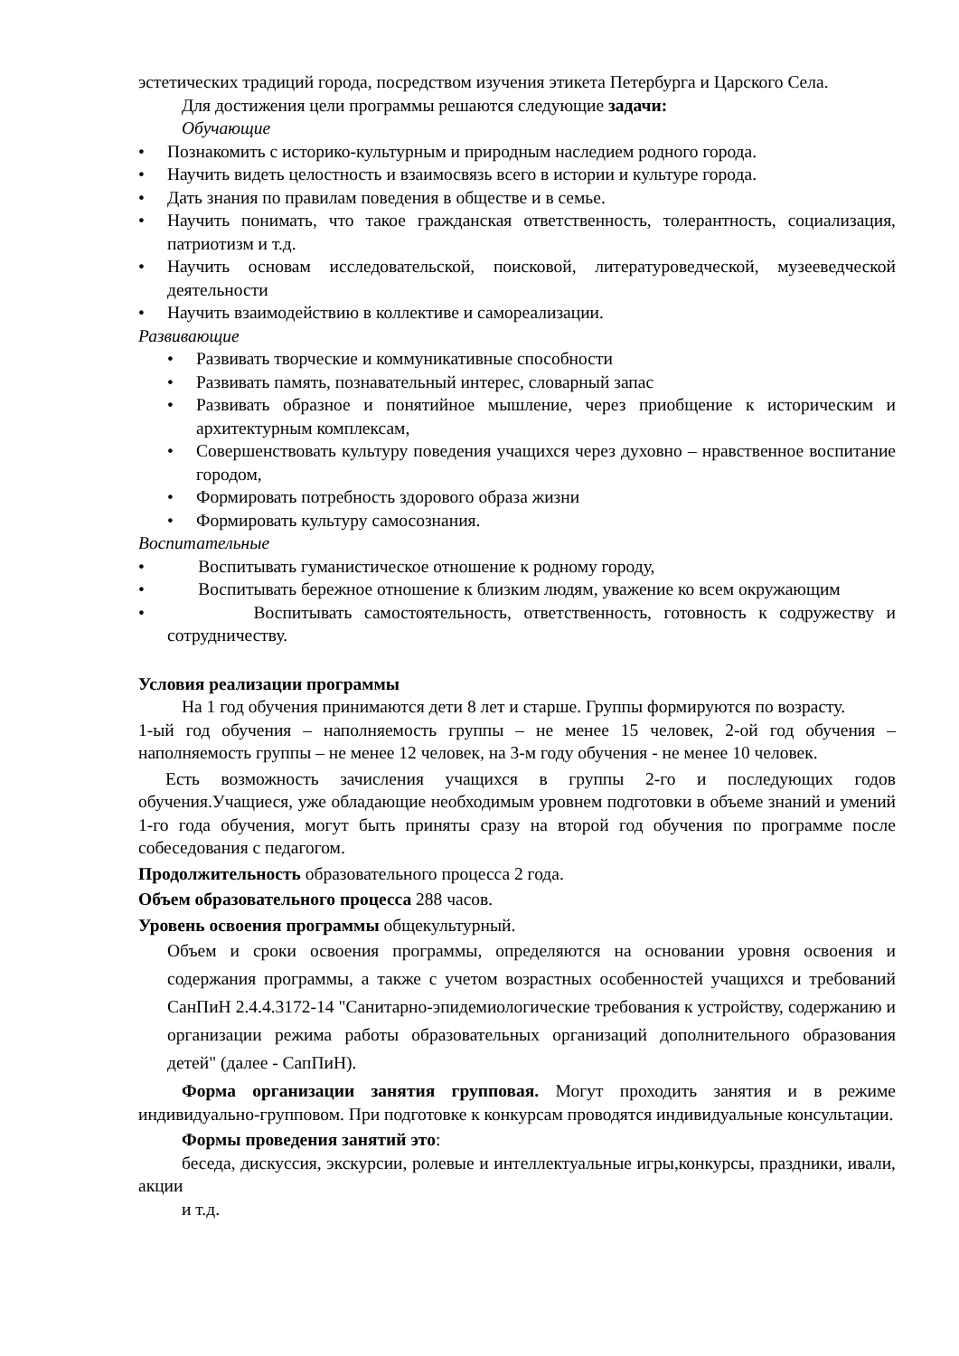эстетических традиций города, посредством изучения этикета Петербурга и Царского Села.
Для достижения цели программы решаются следующие задачи:
Обучающие
• Познакомить с историко-культурным и природным наследием родного города.
• Научить видеть целостность и взаимосвязь всего в истории и культуре города.
• Дать знания по правилам поведения в обществе и в семье.
• Научить понимать, что такое гражданская ответственность, толерантность, социализация, патриотизм и т.д.
• Научить основам исследовательской, поисковой, литературоведческой, музееведческой деятельности
• Научить взаимодействию в коллективе и самореализации.
Развивающие
• Развивать творческие и коммуникативные способности
• Развивать память, познавательный интерес, словарный запас
• Развивать образное и понятийное мышление, через приобщение к историческим и архитектурным комплексам,
• Совершенствовать культуру поведения учащихся через духовно – нравственное воспитание городом,
• Формировать потребность здорового образа жизни
• Формировать культуру самосознания.
Воспитательные
• Воспитывать гуманистическое отношение к родному городу,
• Воспитывать бережное отношение к близким людям, уважение ко всем окружающим
• Воспитывать самостоятельность, ответственность, готовность к содружеству и сотрудничеству.
Условия реализации программы
На 1 год обучения принимаются дети 8 лет и старше. Группы формируются по возрасту.
1-ый год обучения – наполняемость группы – не менее 15 человек, 2-ой год обучения – наполняемость группы – не менее 12 человек, на 3-м году обучения - не менее 10 человек.
Есть возможность зачисления учащихся в группы 2-го и последующих годов обучения.Учащиеся, уже обладающие необходимым уровнем подготовки в объеме знаний и умений 1-го года обучения, могут быть приняты сразу на второй год обучения по программе после собеседования с педагогом.
Продолжительность образовательного процесса 2 года.
Объем образовательного процесса 288 часов.
Уровень освоения программы общекультурный.
Объем и сроки освоения программы, определяются на основании уровня освоения и содержания программы, а также с учетом возрастных особенностей учащихся и требований СанПиН 2.4.4.3172-14 "Санитарно-эпидемиологические требования к устройству, содержанию и организации режима работы образовательных организаций дополнительного образования детей" (далее - СапПиН).
Форма организации занятия групповая. Могут проходить занятия и в режиме индивидуально-групповом. При подготовке к конкурсам проводятся индивидуальные консультации.
Формы проведения занятий это:
беседа, дискуссия, экскурсии, ролевые и интеллектуальные игры,конкурсы, праздники, ивали, акции
и т.д.